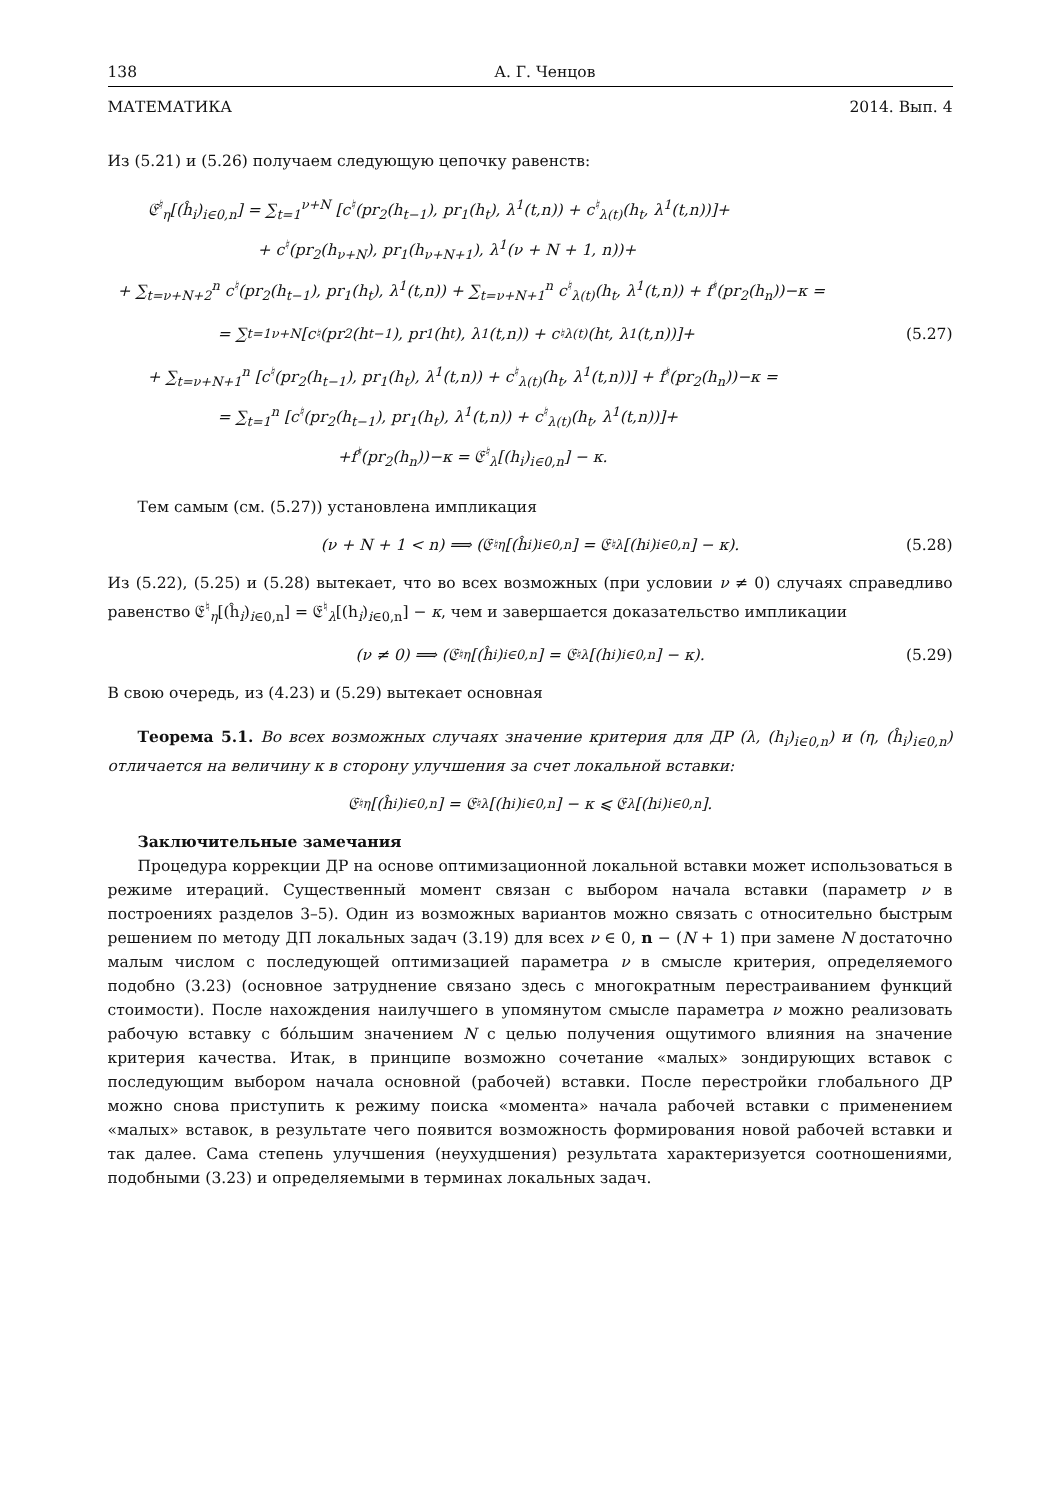138 А. Г. Ченцов
МАТЕМАТИКА 2014. Вып. 4
Из (5.21) и (5.26) получаем следующую цепочку равенств:
𝔈<sup>♮</sup><sub>η</sub>[(ĥ<sub>i</sub>)<sub>i∈0,n</sub>] = ∑<sub>t=1</sub><sup>ν+N</sup> [c<sup>♮</sup>(pr<sub>2</sub>(h<sub>t−1</sub>), pr<sub>1</sub>(h<sub>t</sub>), λ<sup>1</sup>(t,n)) + c<sup>♮</sup><sub>λ(t)</sub>(h<sub>t</sub>, λ<sup>1</sup>(t,n))]+
+ c<sup>♮</sup>(pr<sub>2</sub>(h<sub>ν+N</sub>), pr<sub>1</sub>(h<sub>ν+N+1</sub>), λ<sup>1</sup>(ν + N + 1, n))+
+ ∑<sub>t=ν+N+2</sub><sup>n</sup> c<sup>♮</sup>(pr<sub>2</sub>(h<sub>t−1</sub>), pr<sub>1</sub>(h<sub>t</sub>), λ<sup>1</sup>(t,n)) + ∑<sub>t=ν+N+1</sub><sup>n</sup> c<sup>♮</sup><sub>λ(t)</sub>(h<sub>t</sub>, λ<sup>1</sup>(t,n)) + f<sup>♮</sup>(pr<sub>2</sub>(h<sub>n</sub>))−κ =
= ∑<sub>t=1</sub><sup>ν+N</sup> [c<sup>♮</sup>(pr<sub>2</sub>(h<sub>t−1</sub>), pr<sub>1</sub>(h<sub>t</sub>), λ<sup>1</sup>(t,n)) + c<sup>♮</sup><sub>λ(t)</sub>(h<sub>t</sub>, λ<sup>1</sup>(t,n))]+ (5.27)
+ ∑<sub>t=ν+N+1</sub><sup>n</sup> [c<sup>♮</sup>(pr<sub>2</sub>(h<sub>t−1</sub>), pr<sub>1</sub>(h<sub>t</sub>), λ<sup>1</sup>(t,n)) + c<sup>♮</sup><sub>λ(t)</sub>(h<sub>t</sub>, λ<sup>1</sup>(t,n))] + f<sup>♮</sup>(pr<sub>2</sub>(h<sub>n</sub>))−κ =
= ∑<sub>t=1</sub><sup>n</sup> [c<sup>♮</sup>(pr<sub>2</sub>(h<sub>t−1</sub>), pr<sub>1</sub>(h<sub>t</sub>), λ<sup>1</sup>(t,n)) + c<sup>♮</sup><sub>λ(t)</sub>(h<sub>t</sub>, λ<sup>1</sup>(t,n))]+
+f<sup>♮</sup>(pr<sub>2</sub>(h<sub>n</sub>))−κ = 𝔈<sup>♮</sup><sub>λ</sub>[(h<sub>i</sub>)<sub>i∈0,n</sub>] − κ.
Тем самым (см. (5.27)) установлена импликация
(ν + N + 1 < n) ⟹ (𝔈<sup>♮</sup><sub>η</sub>[(ĥ<sub>i</sub>)<sub>i∈0,n</sub>] = 𝔈<sup>♮</sup><sub>λ</sub>[(h<sub>i</sub>)<sub>i∈0,n</sub>] − κ). (5.28)
Из (5.22), (5.25) и (5.28) вытекает, что во всех возможных (при условии ν ≠ 0) случаях справедливо равенство 𝔈<sup>♮</sup><sub>η</sub>[(ĥ<sub>i</sub>)<sub>i∈0,n</sub>] = 𝔈<sup>♮</sup><sub>λ</sub>[(h<sub>i</sub>)<sub>i∈0,n</sub>] − κ, чем и завершается доказательство импликации
(ν ≠ 0) ⟹ (𝔈<sup>♮</sup><sub>η</sub>[(ĥ<sub>i</sub>)<sub>i∈0,n</sub>] = 𝔈<sup>♮</sup><sub>λ</sub>[(h<sub>i</sub>)<sub>i∈0,n</sub>] − κ). (5.29)
В свою очередь, из (4.23) и (5.29) вытекает основная
Теорема 5.1. Во всех возможных случаях значение критерия для ДР (λ, (h<sub>i</sub>)<sub>i∈0,n</sub>) и (η, (ĥ<sub>i</sub>)<sub>i∈0,n</sub>) отличается на величину κ в сторону улучшения за счет локальной вставки:
𝔈<sup>♮</sup><sub>η</sub>[(ĥ<sub>i</sub>)<sub>i∈0,n</sub>] = 𝔈<sup>♮</sup><sub>λ</sub>[(h<sub>i</sub>)<sub>i∈0,n</sub>] − κ ⩽ 𝔈<sub>λ</sub>[(h<sub>i</sub>)<sub>i∈0,n</sub>].
Заключительные замечания
Процедура коррекции ДР на основе оптимизационной локальной вставки может использоваться в режиме итераций. Существенный момент связан с выбором начала вставки (параметр ν в построениях разделов 3–5). Один из возможных вариантов можно связать с относительно быстрым решением по методу ДП локальных задач (3.19) для всех ν ∈ 0, n − (N + 1) при замене N достаточно малым числом с последующей оптимизацией параметра ν в смысле критерия, определяемого подобно (3.23) (основное затруднение связано здесь с многократным перестраиванием функций стоимости). После нахождения наилучшего в упомянутом смысле параметра ν можно реализовать рабочую вставку с бóльшим значением N с целью получения ощутимого влияния на значение критерия качества. Итак, в принципе возможно сочетание «малых» зондирующих вставок с последующим выбором начала основной (рабочей) вставки. После перестройки глобального ДР можно снова приступить к режиму поиска «момента» начала рабочей вставки с применением «малых» вставок, в результате чего появится возможность формирования новой рабочей вставки и так далее. Сама степень улучшения (неухудшения) результата характеризуется соотношениями, подобными (3.23) и определяемыми в терминах локальных задач.